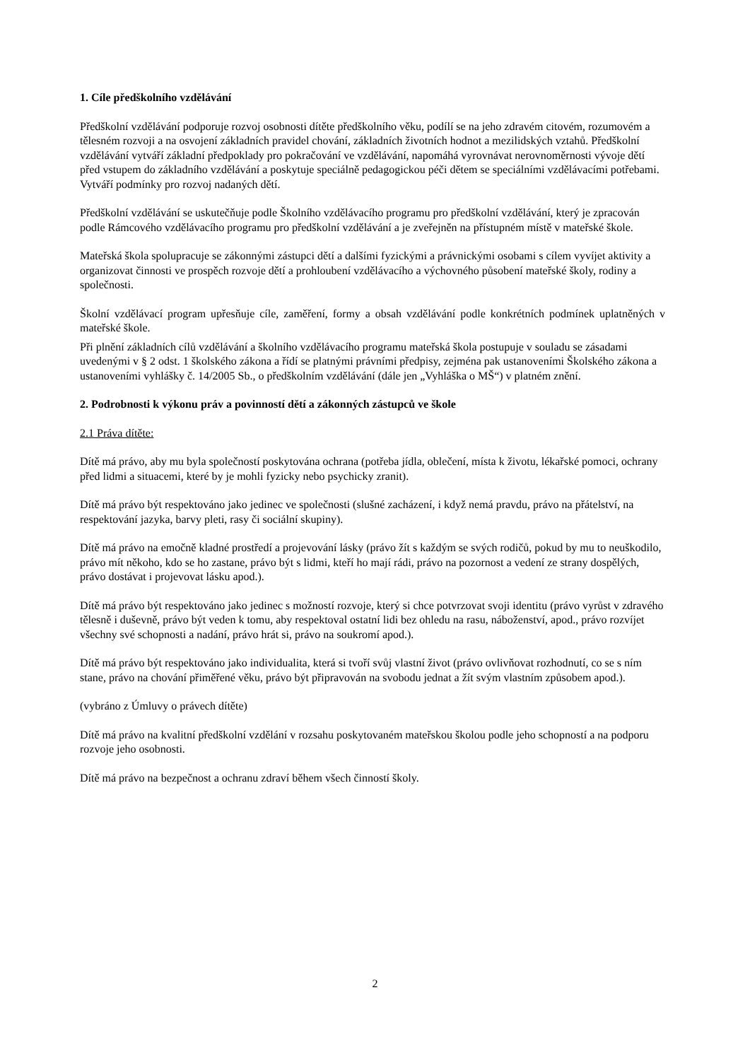1. Cíle předškolního vzdělávání
Předškolní vzdělávání podporuje rozvoj osobnosti dítěte předškolního věku, podílí se na jeho zdravém citovém, rozumovém a tělesném rozvoji a na osvojení základních pravidel chování, základních životních hodnot a mezilidských vztahů. Předškolní vzdělávání vytváří základní předpoklady pro pokračování ve vzdělávání, napomáhá vyrovnávat nerovnoměrnosti vývoje dětí před vstupem do základního vzdělávání a poskytuje speciálně pedagogickou péči dětem se speciálními vzdělávacími potřebami. Vytváří podmínky pro rozvoj nadaných dětí.
Předškolní vzdělávání se uskutečňuje podle Školního vzdělávacího programu pro předškolní vzdělávání, který je zpracován podle Rámcového vzdělávacího programu pro předškolní vzdělávání a je zveřejněn na přístupném místě v mateřské škole.
Mateřská škola spolupracuje se zákonnými zástupci dětí a dalšími fyzickými a právnickými osobami s cílem vyvíjet aktivity a organizovat činnosti ve prospěch rozvoje dětí a prohloubení vzdělávacího a výchovného působení mateřské školy, rodiny a společnosti.
Školní vzdělávací program upřesňuje cíle, zaměření, formy a obsah vzdělávání podle konkrétních podmínek uplatněných v mateřské škole.
Při plnění základních cílů vzdělávání a školního vzdělávacího programu mateřská škola postupuje v souladu se zásadami uvedenými v § 2 odst. 1 školského zákona a řídí se platnými právními předpisy, zejména pak ustanoveními Školského zákona a ustanoveními vyhlášky č. 14/2005 Sb., o předškolním vzdělávání (dále jen „Vyhláška o MŠ“) v platném znění.
2. Podrobnosti k výkonu práv a povinností dětí a zákonných zástupců ve škole
2.1 Práva dítěte:
Dítě má právo, aby mu byla společností poskytována ochrana (potřeba jídla, oblečení, místa k životu, lékařské pomoci, ochrany před lidmi a situacemi, které by je mohli fyzicky nebo psychicky zranit).
Dítě má právo být respektováno jako jedinec ve společnosti (slušné zacházení, i když nemá pravdu, právo na přátelství, na respektování jazyka, barvy pleti, rasy či sociální skupiny).
Dítě má právo na emočně kladné prostředí a projevování lásky (právo žít s každým se svých rodičů, pokud by mu to neuškodilo, právo mít někoho, kdo se ho zastane, právo být s lidmi, kteří ho mají rádi, právo na pozornost a vedení ze strany dospělých, právo dostávat i projevovat lásku apod.).
Dítě má právo být respektováno jako jedinec s možností rozvoje, který si chce potvrzovat svoji identitu (právo vyrůst v zdravého tělesně i duševně, právo být veden k tomu, aby respektoval ostatní lidi bez ohledu na rasu, náboženství, apod., právo rozvíjet všechny své schopnosti a nadání, právo hrát si, právo na soukromí apod.).
Dítě má právo být respektováno jako individualita, která si tvoří svůj vlastní život (právo ovlivňovat rozhodnutí, co se s ním stane, právo na chování přiměřené věku, právo být připravován na svobodu jednat a žít svým vlastním způsobem apod.).
(vybráno z Úmluvy o právech dítěte)
Dítě má právo na kvalitní předškolní vzdělání v rozsahu poskytovaném mateřskou školou podle jeho schopností a na podporu rozvoje jeho osobnosti.
Dítě má právo na bezpečnost a ochranu zdraví během všech činností školy.
2